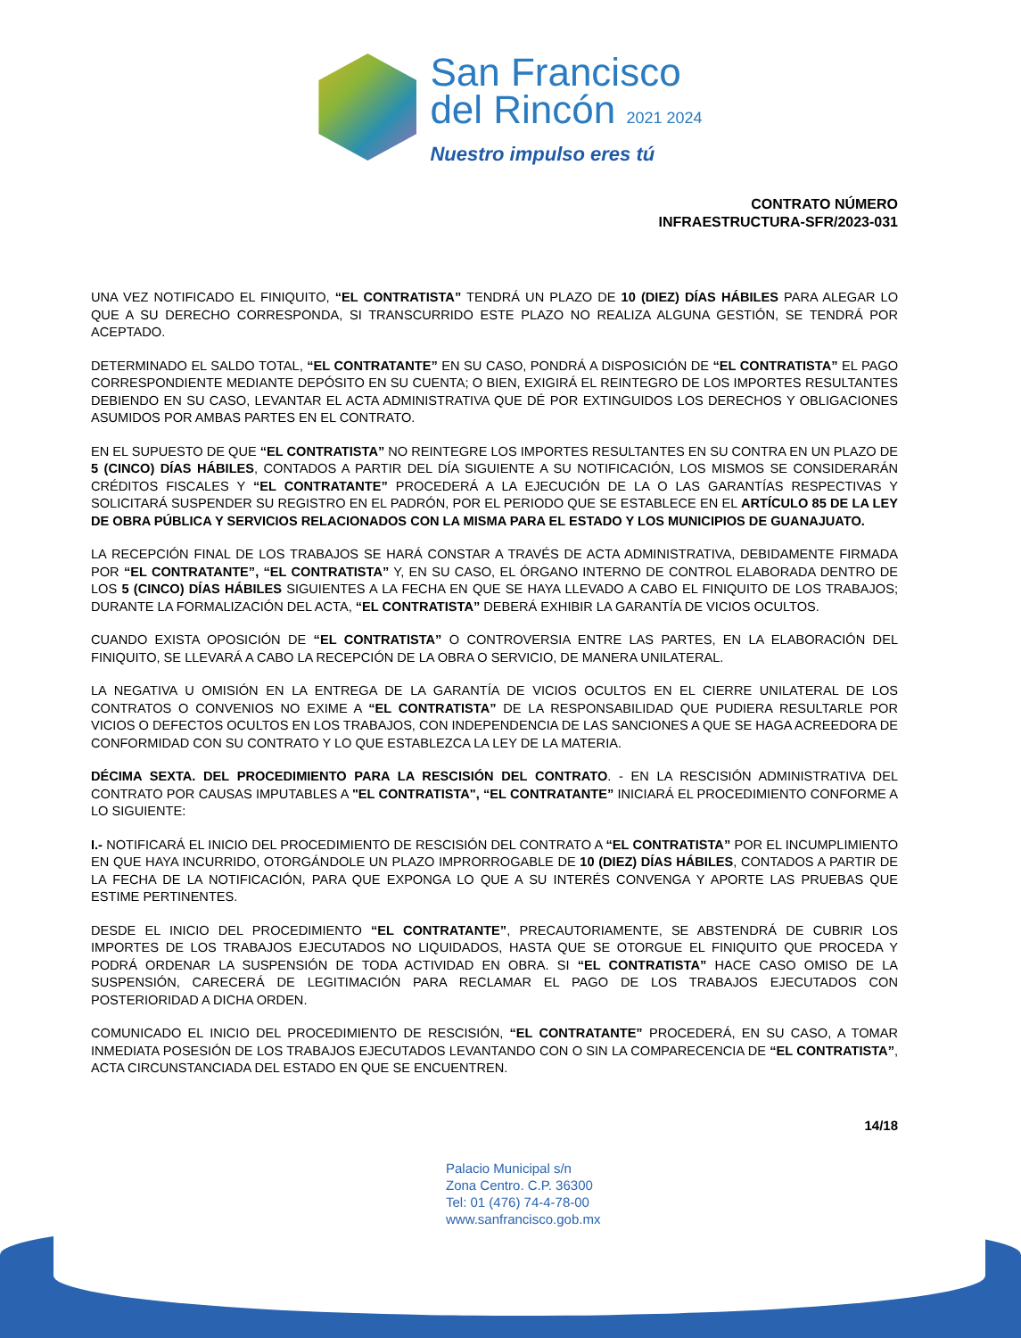San Francisco
del Rincón 2021 2024
Nuestro impulso eres tú
CONTRATO NÚMERO
INFRAESTRUCTURA-SFR/2023-031
UNA VEZ NOTIFICADO EL FINIQUITO, “EL CONTRATISTA” TENDRÁ UN PLAZO DE 10 (DIEZ) DÍAS HÁBILES PARA ALEGAR LO QUE A SU DERECHO CORRESPONDA, SI TRANSCURRIDO ESTE PLAZO NO REALIZA ALGUNA GESTIÓN, SE TENDRÁ POR ACEPTADO.
DETERMINADO EL SALDO TOTAL, “EL CONTRATANTE” EN SU CASO, PONDRÁ A DISPOSICIÓN DE “EL CONTRATISTA” EL PAGO CORRESPONDIENTE MEDIANTE DEPÓSITO EN SU CUENTA; O BIEN, EXIGIRÁ EL REINTEGRO DE LOS IMPORTES RESULTANTES DEBIENDO EN SU CASO, LEVANTAR EL ACTA ADMINISTRATIVA QUE DÉ POR EXTINGUIDOS LOS DERECHOS Y OBLIGACIONES ASUMIDOS POR AMBAS PARTES EN EL CONTRATO.
EN EL SUPUESTO DE QUE “EL CONTRATISTA” NO REINTEGRE LOS IMPORTES RESULTANTES EN SU CONTRA EN UN PLAZO DE 5 (CINCO) DÍAS HÁBILES, CONTADOS A PARTIR DEL DÍA SIGUIENTE A SU NOTIFICACIÓN, LOS MISMOS SE CONSIDERARÁN CRÉDITOS FISCALES Y “EL CONTRATANTE” PROCEDERÁ A LA EJECUCIÓN DE LA O LAS GARANTÍAS RESPECTIVAS Y SOLICITARÁ SUSPENDER SU REGISTRO EN EL PADRÓN, POR EL PERIODO QUE SE ESTABLECE EN EL ARTÍCULO 85 DE LA LEY DE OBRA PÚBLICA Y SERVICIOS RELACIONADOS CON LA MISMA PARA EL ESTADO Y LOS MUNICIPIOS DE GUANAJUATO.
LA RECEPCIÓN FINAL DE LOS TRABAJOS SE HARÁ CONSTAR A TRAVÉS DE ACTA ADMINISTRATIVA, DEBIDAMENTE FIRMADA POR “EL CONTRATANTE”, “EL CONTRATISTA” Y, EN SU CASO, EL ÓRGANO INTERNO DE CONTROL ELABORADA DENTRO DE LOS 5 (CINCO) DÍAS HÁBILES SIGUIENTES A LA FECHA EN QUE SE HAYA LLEVADO A CABO EL FINIQUITO DE LOS TRABAJOS; DURANTE LA FORMALIZACIÓN DEL ACTA, “EL CONTRATISTA” DEBERÁ EXHIBIR LA GARANTÍA DE VICIOS OCULTOS.
CUANDO EXISTA OPOSICIÓN DE “EL CONTRATISTA” O CONTROVERSIA ENTRE LAS PARTES, EN LA ELABORACIÓN DEL FINIQUITO, SE LLEVARÁ A CABO LA RECEPCIÓN DE LA OBRA O SERVICIO, DE MANERA UNILATERAL.
LA NEGATIVA U OMISIÓN EN LA ENTREGA DE LA GARANTÍA DE VICIOS OCULTOS EN EL CIERRE UNILATERAL DE LOS CONTRATOS O CONVENIOS NO EXIME A “EL CONTRATISTA” DE LA RESPONSABILIDAD QUE PUDIERA RESULTARLE POR VICIOS O DEFECTOS OCULTOS EN LOS TRABAJOS, CON INDEPENDENCIA DE LAS SANCIONES A QUE SE HAGA ACREEDORA DE CONFORMIDAD CON SU CONTRATO Y LO QUE ESTABLEZCA LA LEY DE LA MATERIA.
DÉCIMA SEXTA. DEL PROCEDIMIENTO PARA LA RESCISIÓN DEL CONTRATO. - EN LA RESCISIÓN ADMINISTRATIVA DEL CONTRATO POR CAUSAS IMPUTABLES A "EL CONTRATISTA", “EL CONTRATANTE” INICIARÁ EL PROCEDIMIENTO CONFORME A LO SIGUIENTE:
I.- NOTIFICARÁ EL INICIO DEL PROCEDIMIENTO DE RESCISIÓN DEL CONTRATO A “EL CONTRATISTA” POR EL INCUMPLIMIENTO EN QUE HAYA INCURRIDO, OTORGÁNDOLE UN PLAZO IMPRORROGABLE DE 10 (DIEZ) DÍAS HÁBILES, CONTADOS A PARTIR DE LA FECHA DE LA NOTIFICACIÓN, PARA QUE EXPONGA LO QUE A SU INTERÉS CONVENGA Y APORTE LAS PRUEBAS QUE ESTIME PERTINENTES.
DESDE EL INICIO DEL PROCEDIMIENTO “EL CONTRATANTE”, PRECAUTORIAMENTE, SE ABSTENDRÁ DE CUBRIR LOS IMPORTES DE LOS TRABAJOS EJECUTADOS NO LIQUIDADOS, HASTA QUE SE OTORGUE EL FINIQUITO QUE PROCEDA Y PODRÁ ORDENAR LA SUSPENSIÓN DE TODA ACTIVIDAD EN OBRA. SI “EL CONTRATISTA” HACE CASO OMISO DE LA SUSPENSIÓN, CARECERÁ DE LEGITIMACIÓN PARA RECLAMAR EL PAGO DE LOS TRABAJOS EJECUTADOS CON POSTERIORIDAD A DICHA ORDEN.
COMUNICADO EL INICIO DEL PROCEDIMIENTO DE RESCISIÓN, “EL CONTRATANTE” PROCEDERÁ, EN SU CASO, A TOMAR INMEDIATA POSESIÓN DE LOS TRABAJOS EJECUTADOS LEVANTANDO CON O SIN LA COMPARECENCIA DE “EL CONTRATISTA”, ACTA CIRCUNSTANCIADA DEL ESTADO EN QUE SE ENCUENTREN.
14/18
Palacio Municipal s/n
Zona Centro. C.P. 36300
Tel: 01 (476) 74-4-78-00
www.sanfrancisco.gob.mx